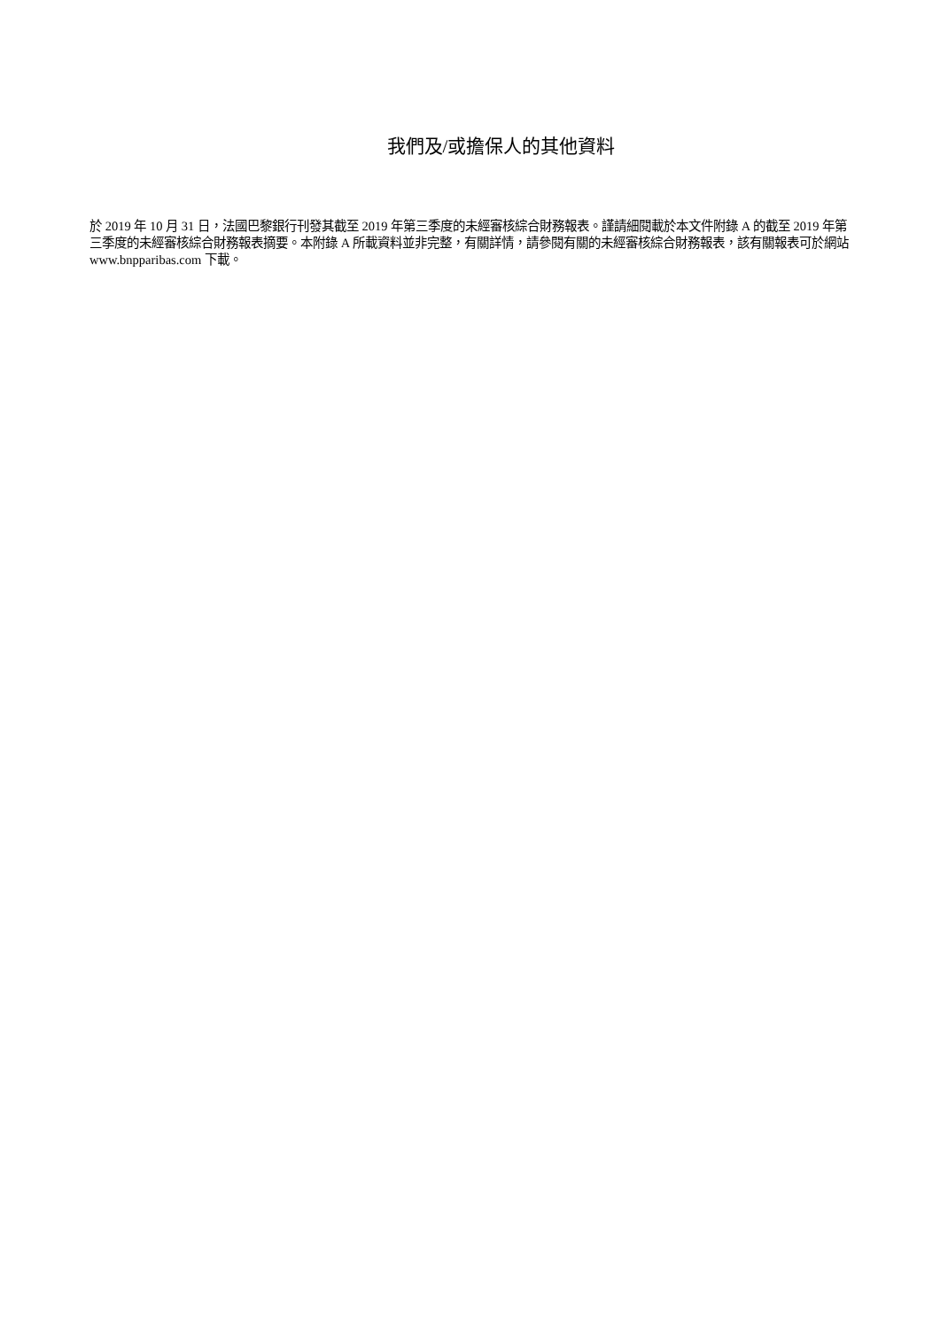我們及/或擔保人的其他資料
於 2019 年 10 月 31 日，法國巴黎銀行刊發其截至 2019 年第三季度的未經審核綜合財務報表。謹請細閱載於本文件附錄 A 的截至 2019 年第三季度的未經審核綜合財務報表摘要。本附錄 A 所載資料並非完整，有關詳情，請參閱有關的未經審核綜合財務報表，該有關報表可於網站 www.bnpparibas.com 下載。